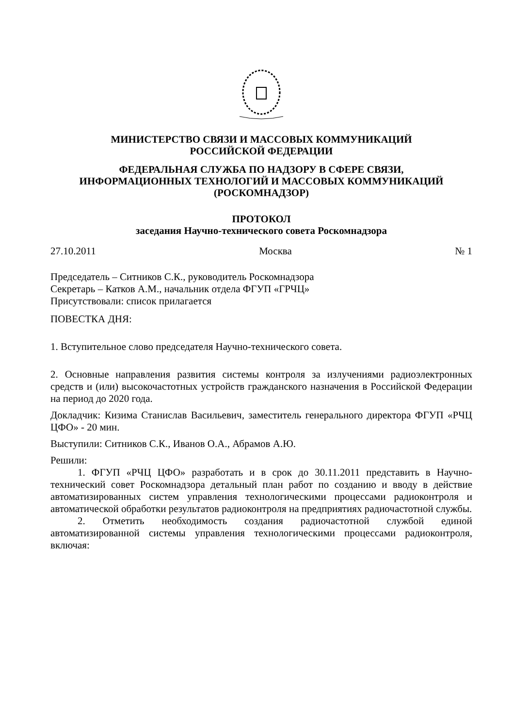МИНИСТЕРСТВО СВЯЗИ И МАССОВЫХ КОММУНИКАЦИЙ
РОССИЙСКОЙ ФЕДЕРАЦИИ
ФЕДЕРАЛЬНАЯ СЛУЖБА ПО НАДЗОРУ В СФЕРЕ СВЯЗИ,
ИНФОРМАЦИОННЫХ ТЕХНОЛОГИЙ И МАССОВЫХ КОММУНИКАЦИЙ
(РОСКОМНАДЗОР)
ПРОТОКОЛ
заседания Научно-технического совета Роскомнадзора
27.10.2011 Москва № 1
Председатель – Ситников С.К., руководитель Роскомнадзора
Секретарь – Катков А.М., начальник отдела ФГУП «ГРЧЦ»
Присутствовали: список прилагается
ПОВЕСТКА ДНЯ:
1. Вступительное слово председателя Научно-технического совета.
2. Основные направления развития системы контроля за излучениями радиоэлектронных средств и (или) высокочастотных устройств гражданского назначения в Российской Федерации на период до 2020 года.
Докладчик: Кизима Станислав Васильевич, заместитель генерального директора ФГУП «РЧЦ ЦФО» - 20 мин.
Выступили: Ситников С.К., Иванов О.А., Абрамов А.Ю.
Решили:
1. ФГУП «РЧЦ ЦФО» разработать и в срок до 30.11.2011 представить в Научно-технический совет Роскомнадзора детальный план работ по созданию и вводу в действие автоматизированных систем управления технологическими процессами радиоконтроля и автоматической обработки результатов радиоконтроля на предприятиях радиочастотной службы.
2. Отметить необходимость создания радиочастотной службой единой автоматизированной системы управления технологическими процессами радиоконтроля, включая: